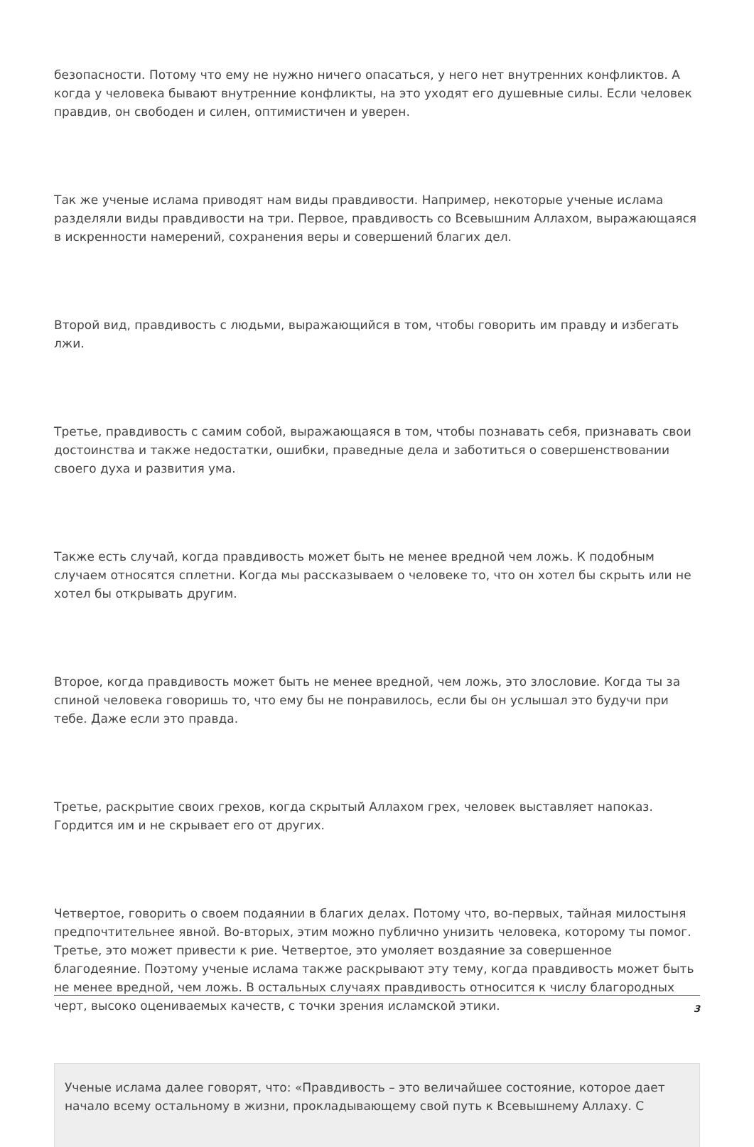безопасности. Потому что ему не нужно ничего опасаться, у него нет внутренних конфликтов. А когда у человека бывают внутренние конфликты, на это уходят его душевные силы. Если человек правдив, он свободен и силен, оптимистичен и уверен.
Так же ученые ислама приводят нам виды правдивости. Например, некоторые ученые ислама разделяли виды правдивости на три. Первое, правдивость со Всевышним Аллахом, выражающаяся в искренности намерений, сохранения веры и совершений благих дел.
Второй вид, правдивость с людьми, выражающийся в том, чтобы говорить им правду и избегать лжи.
Третье, правдивость с самим собой, выражающаяся в том, чтобы познавать себя, признавать свои достоинства и также недостатки, ошибки, праведные дела и заботиться о совершенствовании своего духа и развития ума.
Также есть случай, когда правдивость может быть не менее вредной чем ложь. К подобным случаем относятся сплетни. Когда мы рассказываем о человеке то, что он хотел бы скрыть или не хотел бы открывать другим.
Второе, когда правдивость может быть не менее вредной, чем ложь, это злословие. Когда ты за спиной человека говоришь то, что ему бы не понравилось, если бы он услышал это будучи при тебе. Даже если это правда.
Третье, раскрытие своих грехов, когда скрытый Аллахом грех, человек выставляет напоказ. Гордится им и не скрывает его от других.
Четвертое, говорить о своем подаянии в благих делах. Потому что, во-первых, тайная милостыня предпочтительнее явной. Во-вторых, этим можно публично унизить человека, которому ты помог. Третье, это может привести к рие. Четвертое, это умоляет воздаяние за совершенное благодеяние. Поэтому ученые ислама также раскрывают эту тему, когда правдивость может быть не менее вредной, чем ложь. В остальных случаях правдивость относится к числу благородных черт, высоко оцениваемых качеств, с точки зрения исламской этики.
Ученые ислама далее говорят, что: «Правдивость – это величайшее состояние, которое дает начало всему остальному в жизни, прокладывающему свой путь к Всевышнему Аллаху. С
3